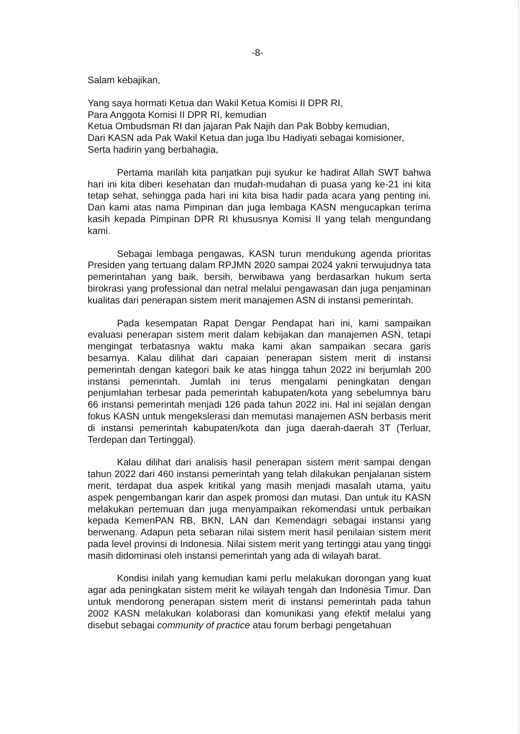-8-
Salam kebajikan,
Yang saya hormati Ketua dan Wakil Ketua Komisi II DPR RI,
Para Anggota Komisi II DPR RI, kemudian
Ketua Ombudsman RI dan jajaran Pak Najih dan Pak Bobby kemudian,
Dari KASN ada Pak Wakil Ketua dan juga Ibu Hadiyati sebagai komisioner,
Serta hadirin yang berbahagia,
Pertama marilah kita panjatkan puji syukur ke hadirat Allah SWT bahwa hari ini kita diberi kesehatan dan mudah-mudahan di puasa yang ke-21 ini kita tetap sehat, sehingga pada hari ini kita bisa hadir pada acara yang penting ini. Dan kami atas nama Pimpinan dan juga lembaga KASN mengucapkan terima kasih kepada Pimpinan DPR RI khususnya Komisi II yang telah mengundang kami.
Sebagai lembaga pengawas, KASN turun mendukung agenda prioritas Presiden yang tertuang dalam RPJMN 2020 sampai 2024 yakni terwujudnya tata pemerintahan yang baik, bersih, berwibawa yang berdasarkan hukum serta birokrasi yang professional dan netral melalui pengawasan dan juga penjaminan kualitas dari penerapan sistem merit manajemen ASN di instansi pemerintah.
Pada kesempatan Rapat Dengar Pendapat hari ini, kami sampaikan evaluasi penerapan sistem merit dalam kebijakan dan manajemen ASN, tetapi mengingat terbatasnya waktu maka kami akan sampaikan secara garis besarnya. Kalau dilihat dari capaian penerapan sistem merit di instansi pemerintah dengan kategori baik ke atas hingga tahun 2022 ini berjumlah 200 instansi pemerintah. Jumlah ini terus mengalami peningkatan dengan penjumlahan terbesar pada pemerintah kabupaten/kota yang sebelumnya baru 66 instansi pemerintah menjadi 126 pada tahun 2022 ini. Hal ini sejalan dengan fokus KASN untuk mengekslerasi dan memutasi manajemen ASN berbasis merit di instansi pemerintah kabupaten/kota dan juga daerah-daerah 3T (Terluar, Terdepan dan Tertinggal).
Kalau dilihat dari analisis hasil penerapan sistem merit sampai dengan tahun 2022 dari 460 instansi pemerintah yang telah dilakukan penjalanan sistem merit, terdapat dua aspek kritikal yang masih menjadi masalah utama, yaitu aspek pengembangan karir dan aspek promosi dan mutasi. Dan untuk itu KASN melakukan pertemuan dan juga menyampaikan rekomendasi untuk perbaikan kepada KemenPAN RB, BKN, LAN dan Kemendagri sebagai instansi yang berwenang. Adapun peta sebaran nilai sistem merit hasil penilaian sistem merit pada level provinsi di Indonesia. Nilai sistem merit yang tertinggi atau yang tinggi masih didominasi oleh instansi pemerintah yang ada di wilayah barat.
Kondisi inilah yang kemudian kami perlu melakukan dorongan yang kuat agar ada peningkatan sistem merit ke wilayah tengah dan Indonesia Timur. Dan untuk mendorong penerapan sistem merit di instansi pemerintah pada tahun 2002 KASN melakukan kolaborasi dan komunikasi yang efektif melalui yang disebut sebagai community of practice atau forum berbagi pengetahuan